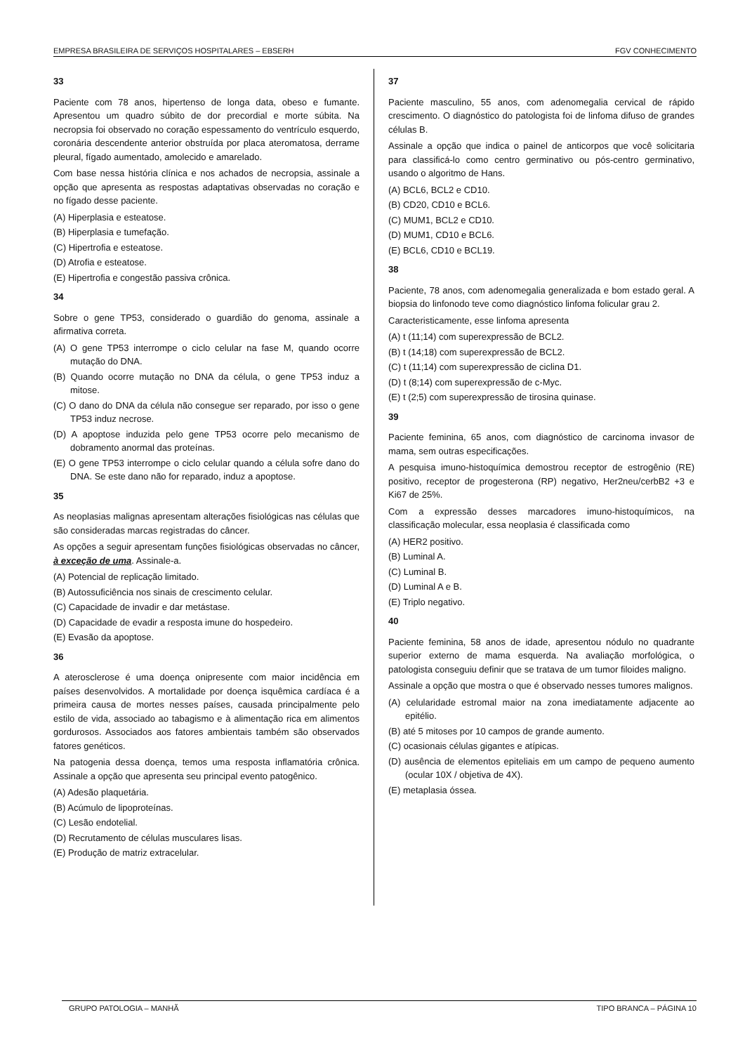EMPRESA BRASILEIRA DE SERVIÇOS HOSPITALARES – EBSERH FGV CONHECIMENTO
33
Paciente com 78 anos, hipertenso de longa data, obeso e fumante. Apresentou um quadro súbito de dor precordial e morte súbita. Na necropsia foi observado no coração espessamento do ventrículo esquerdo, coronária descendente anterior obstruída por placa ateromatosa, derrame pleural, fígado aumentado, amolecido e amarelado.
Com base nessa história clínica e nos achados de necropsia, assinale a opção que apresenta as respostas adaptativas observadas no coração e no fígado desse paciente.
(A) Hiperplasia e esteatose.
(B) Hiperplasia e tumefação.
(C) Hipertrofia e esteatose.
(D) Atrofia e esteatose.
(E) Hipertrofia e congestão passiva crônica.
34
Sobre o gene TP53, considerado o guardião do genoma, assinale a afirmativa correta.
(A) O gene TP53 interrompe o ciclo celular na fase M, quando ocorre mutação do DNA.
(B) Quando ocorre mutação no DNA da célula, o gene TP53 induz a mitose.
(C) O dano do DNA da célula não consegue ser reparado, por isso o gene TP53 induz necrose.
(D) A apoptose induzida pelo gene TP53 ocorre pelo mecanismo de dobramento anormal das proteínas.
(E) O gene TP53 interrompe o ciclo celular quando a célula sofre dano do DNA. Se este dano não for reparado, induz a apoptose.
35
As neoplasias malignas apresentam alterações fisiológicas nas células que são consideradas marcas registradas do câncer.
As opções a seguir apresentam funções fisiológicas observadas no câncer, à exceção de uma. Assinale-a.
(A) Potencial de replicação limitado.
(B) Autossuficiência nos sinais de crescimento celular.
(C) Capacidade de invadir e dar metástase.
(D) Capacidade de evadir a resposta imune do hospedeiro.
(E) Evasão da apoptose.
36
A aterosclerose é uma doença onipresente com maior incidência em países desenvolvidos. A mortalidade por doença isquêmica cardíaca é a primeira causa de mortes nesses países, causada principalmente pelo estilo de vida, associado ao tabagismo e à alimentação rica em alimentos gordurosos. Associados aos fatores ambientais também são observados fatores genéticos.
Na patogenia dessa doença, temos uma resposta inflamatória crônica. Assinale a opção que apresenta seu principal evento patogênico.
(A) Adesão plaquetária.
(B) Acúmulo de lipoproteínas.
(C) Lesão endotelial.
(D) Recrutamento de células musculares lisas.
(E) Produção de matriz extracelular.
37
Paciente masculino, 55 anos, com adenomegalia cervical de rápido crescimento. O diagnóstico do patologista foi de linfoma difuso de grandes células B.
Assinale a opção que indica o painel de anticorpos que você solicitaria para classificá-lo como centro germinativo ou pós-centro germinativo, usando o algoritmo de Hans.
(A) BCL6, BCL2 e CD10.
(B) CD20, CD10 e BCL6.
(C) MUM1, BCL2 e CD10.
(D) MUM1, CD10 e BCL6.
(E) BCL6, CD10 e BCL19.
38
Paciente, 78 anos, com adenomegalia generalizada e bom estado geral. A biopsia do linfonodo teve como diagnóstico linfoma folicular grau 2.
Caracteristicamente, esse linfoma apresenta
(A) t (11;14) com superexpressão de BCL2.
(B) t (14;18) com superexpressão de BCL2.
(C) t (11;14) com superexpressão de ciclina D1.
(D) t (8;14) com superexpressão de c-Myc.
(E) t (2;5) com superexpressão de tirosina quinase.
39
Paciente feminina, 65 anos, com diagnóstico de carcinoma invasor de mama, sem outras especificações.
A pesquisa imuno-histoquímica demostrou receptor de estrogênio (RE) positivo, receptor de progesterona (RP) negativo, Her2neu/cerbB2 +3 e Ki67 de 25%.
Com a expressão desses marcadores imuno-histoquímicos, na classificação molecular, essa neoplasia é classificada como
(A) HER2 positivo.
(B) Luminal A.
(C) Luminal B.
(D) Luminal A e B.
(E) Triplo negativo.
40
Paciente feminina, 58 anos de idade, apresentou nódulo no quadrante superior externo de mama esquerda. Na avaliação morfológica, o patologista conseguiu definir que se tratava de um tumor filoides maligno.
Assinale a opção que mostra o que é observado nesses tumores malignos.
(A) celularidade estromal maior na zona imediatamente adjacente ao epitélio.
(B) até 5 mitoses por 10 campos de grande aumento.
(C) ocasionais células gigantes e atípicas.
(D) ausência de elementos epiteliais em um campo de pequeno aumento (ocular 10X / objetiva de 4X).
(E) metaplasia óssea.
GRUPO PATOLOGIA – MANHÃ TIPO BRANCA – PÁGINA 10